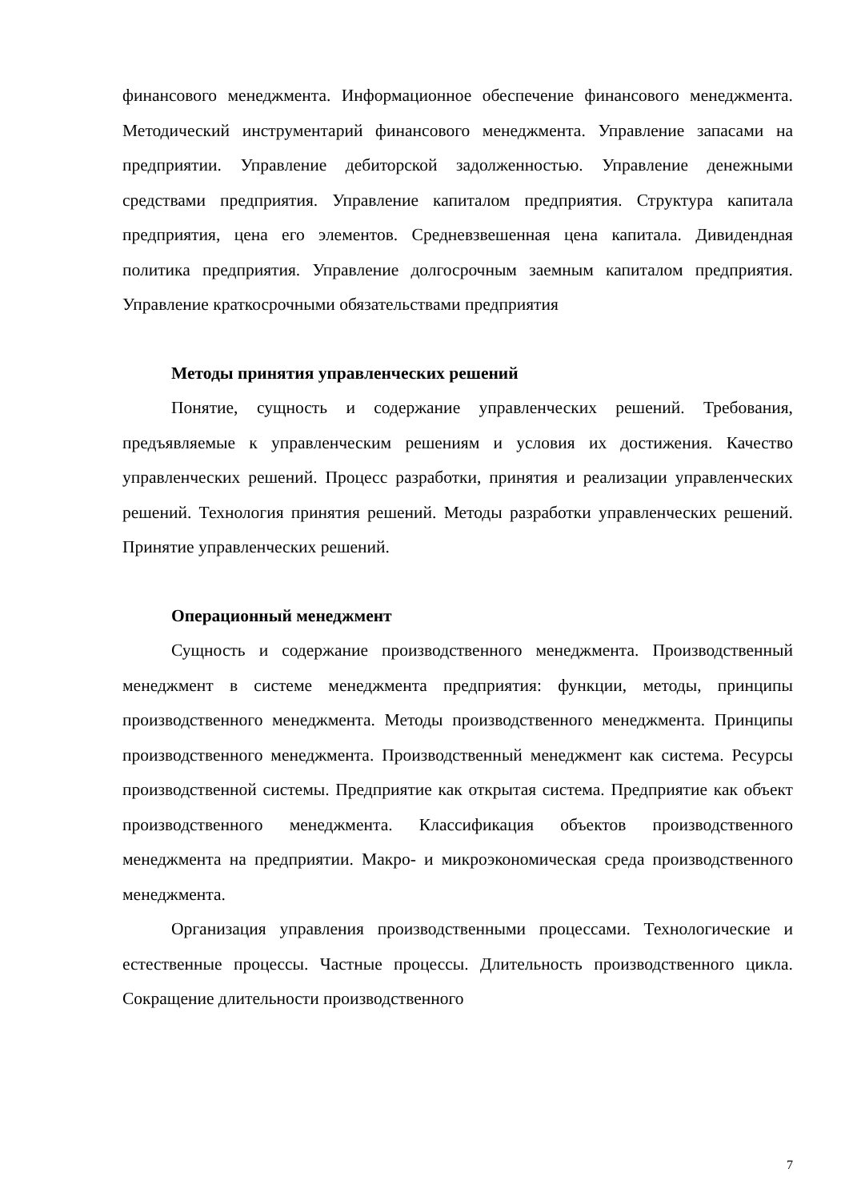финансового менеджмента. Информационное обеспечение финансового менеджмента. Методический инструментарий финансового менеджмента. Управление запасами на предприятии. Управление дебиторской задолженностью. Управление денежными средствами предприятия. Управление капиталом предприятия. Структура капитала предприятия, цена его элементов. Средневзвешенная цена капитала. Дивидендная политика предприятия. Управление долгосрочным заемным капиталом предприятия. Управление краткосрочными обязательствами предприятия
Методы принятия управленческих решений
Понятие, сущность и содержание управленческих решений. Требования, предъявляемые к управленческим решениям и условия их достижения. Качество управленческих решений. Процесс разработки, принятия и реализации управленческих решений. Технология принятия решений. Методы разработки управленческих решений. Принятие управленческих решений.
Операционный менеджмент
Сущность и содержание производственного менеджмента. Производственный менеджмент в системе менеджмента предприятия: функции, методы, принципы производственного менеджмента. Методы производственного менеджмента. Принципы производственного менеджмента. Производственный менеджмент как система. Ресурсы производственной системы. Предприятие как открытая система. Предприятие как объект производственного менеджмента. Классификация объектов производственного менеджмента на предприятии. Макро- и микроэкономическая среда производственного менеджмента.
Организация управления производственными процессами. Технологические и естественные процессы. Частные процессы. Длительность производственного цикла. Сокращение длительности производственного
7